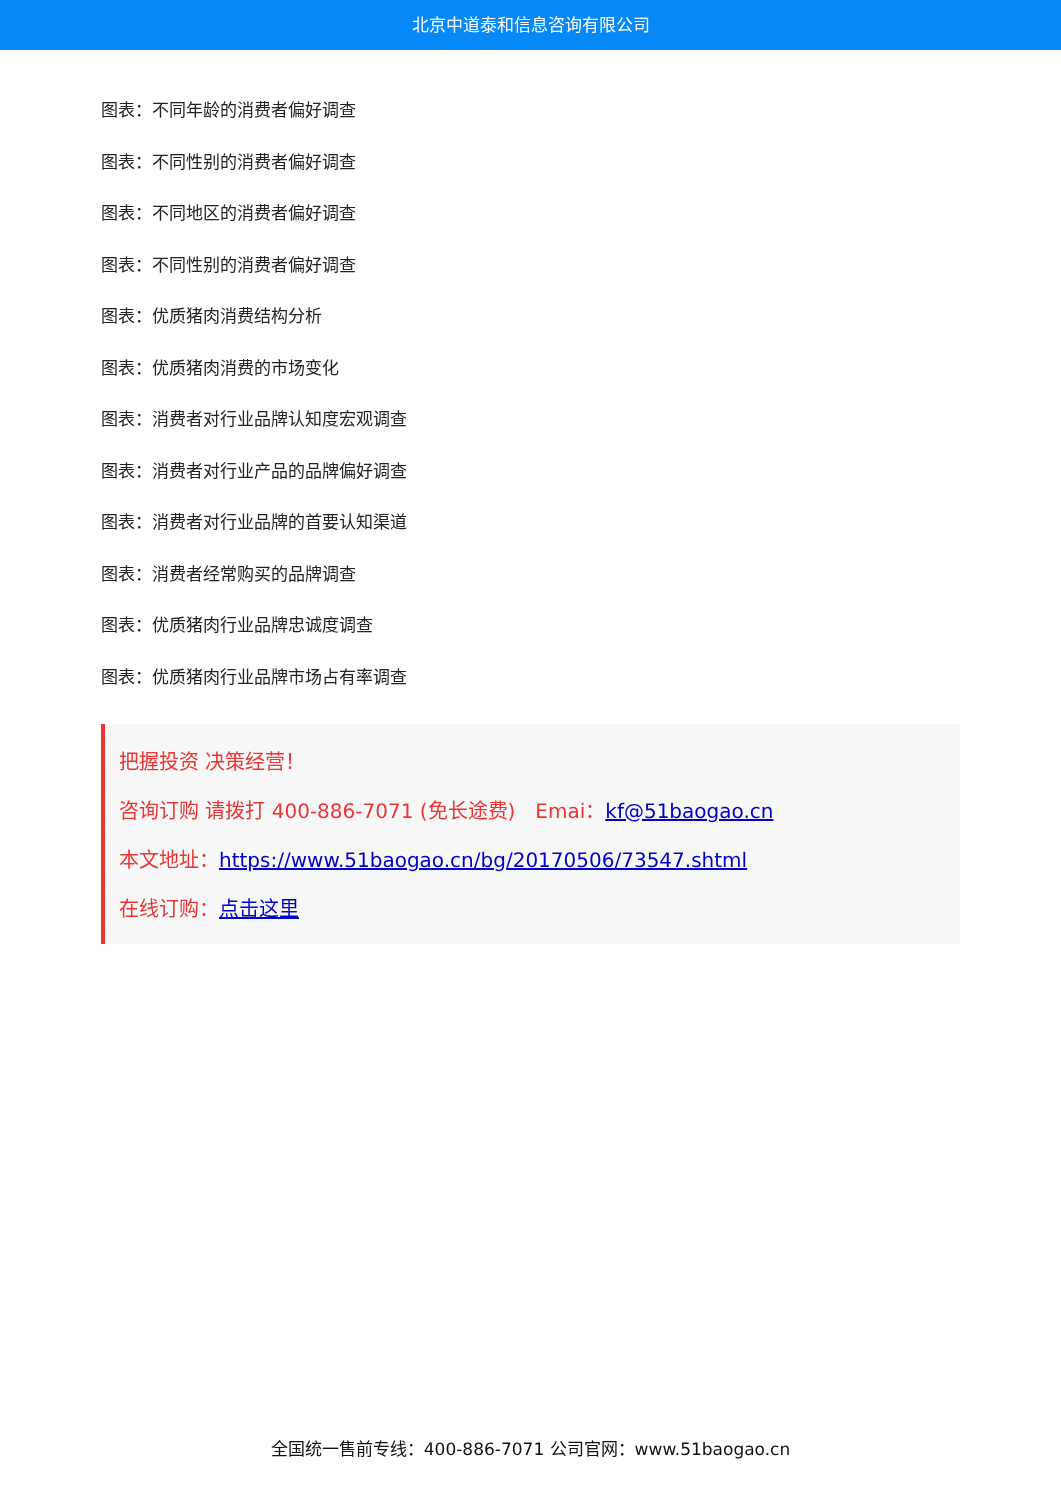北京中道泰和信息咨询有限公司
图表：不同年龄的消费者偏好调查
图表：不同性别的消费者偏好调查
图表：不同地区的消费者偏好调查
图表：不同性别的消费者偏好调查
图表：优质猪肉消费结构分析
图表：优质猪肉消费的市场变化
图表：消费者对行业品牌认知度宏观调查
图表：消费者对行业产品的品牌偏好调查
图表：消费者对行业品牌的首要认知渠道
图表：消费者经常购买的品牌调查
图表：优质猪肉行业品牌忠诚度调查
图表：优质猪肉行业品牌市场占有率调查
把握投资 决策经营！
咨询订购 请拨打 400-886-7071 (免长途费)　Emai：kf@51baogao.cn
本文地址：https://www.51baogao.cn/bg/20170506/73547.shtml
在线订购：点击这里
全国统一售前专线：400-886-7071 公司官网：www.51baogao.cn